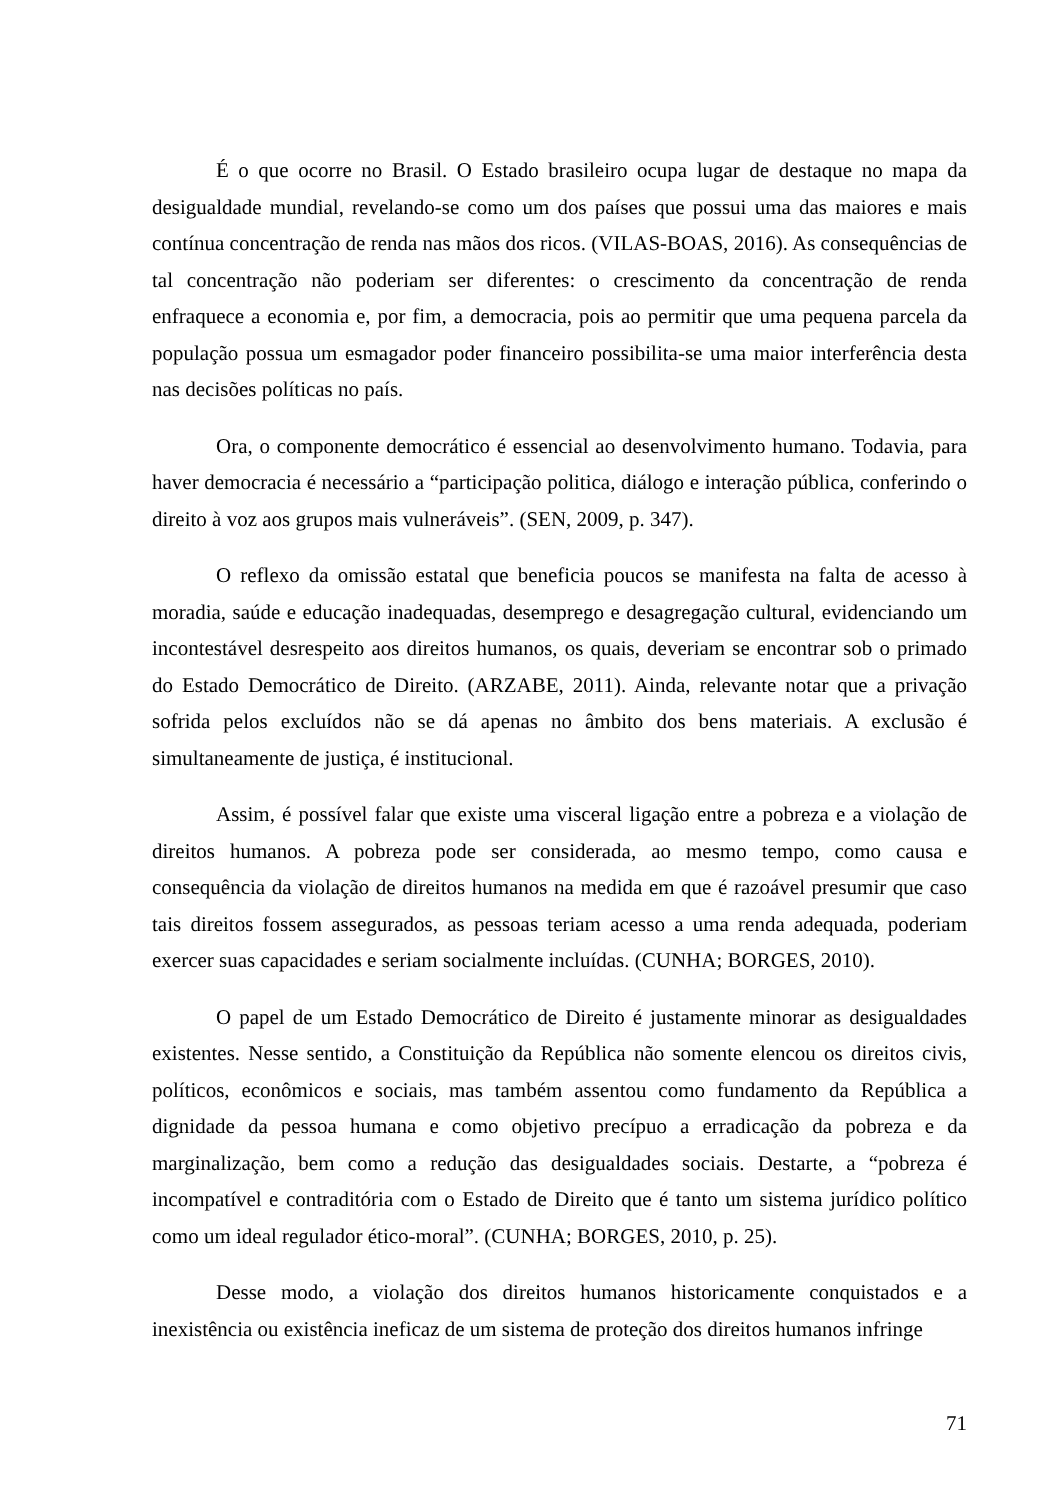É o que ocorre no Brasil. O Estado brasileiro ocupa lugar de destaque no mapa da desigualdade mundial, revelando-se como um dos países que possui uma das maiores e mais contínua concentração de renda nas mãos dos ricos. (VILAS-BOAS, 2016). As consequências de tal concentração não poderiam ser diferentes: o crescimento da concentração de renda enfraquece a economia e, por fim, a democracia, pois ao permitir que uma pequena parcela da população possua um esmagador poder financeiro possibilita-se uma maior interferência desta nas decisões políticas no país.
Ora, o componente democrático é essencial ao desenvolvimento humano. Todavia, para haver democracia é necessário a “participação politica, diálogo e interação pública, conferindo o direito à voz aos grupos mais vulneráveis”. (SEN, 2009, p. 347).
O reflexo da omissão estatal que beneficia poucos se manifesta na falta de acesso à moradia, saúde e educação inadequadas, desemprego e desagregação cultural, evidenciando um incontestável desrespeito aos direitos humanos, os quais, deveriam se encontrar sob o primado do Estado Democrático de Direito. (ARZABE, 2011). Ainda, relevante notar que a privação sofrida pelos excluídos não se dá apenas no âmbito dos bens materiais. A exclusão é simultaneamente de justiça, é institucional.
Assim, é possível falar que existe uma visceral ligação entre a pobreza e a violação de direitos humanos. A pobreza pode ser considerada, ao mesmo tempo, como causa e consequência da violação de direitos humanos na medida em que é razoável presumir que caso tais direitos fossem assegurados, as pessoas teriam acesso a uma renda adequada, poderiam exercer suas capacidades e seriam socialmente incluídas. (CUNHA; BORGES, 2010).
O papel de um Estado Democrático de Direito é justamente minorar as desigualdades existentes. Nesse sentido, a Constituição da República não somente elencou os direitos civis, políticos, econômicos e sociais, mas também assentou como fundamento da República a dignidade da pessoa humana e como objetivo precípuo a erradicação da pobreza e da marginalização, bem como a redução das desigualdades sociais. Destarte, a “pobreza é incompatível e contraditória com o Estado de Direito que é tanto um sistema jurídico político como um ideal regulador ético-moral”. (CUNHA; BORGES, 2010, p. 25).
Desse modo, a violação dos direitos humanos historicamente conquistados e a inexistência ou existência ineficaz de um sistema de proteção dos direitos humanos infringe
71